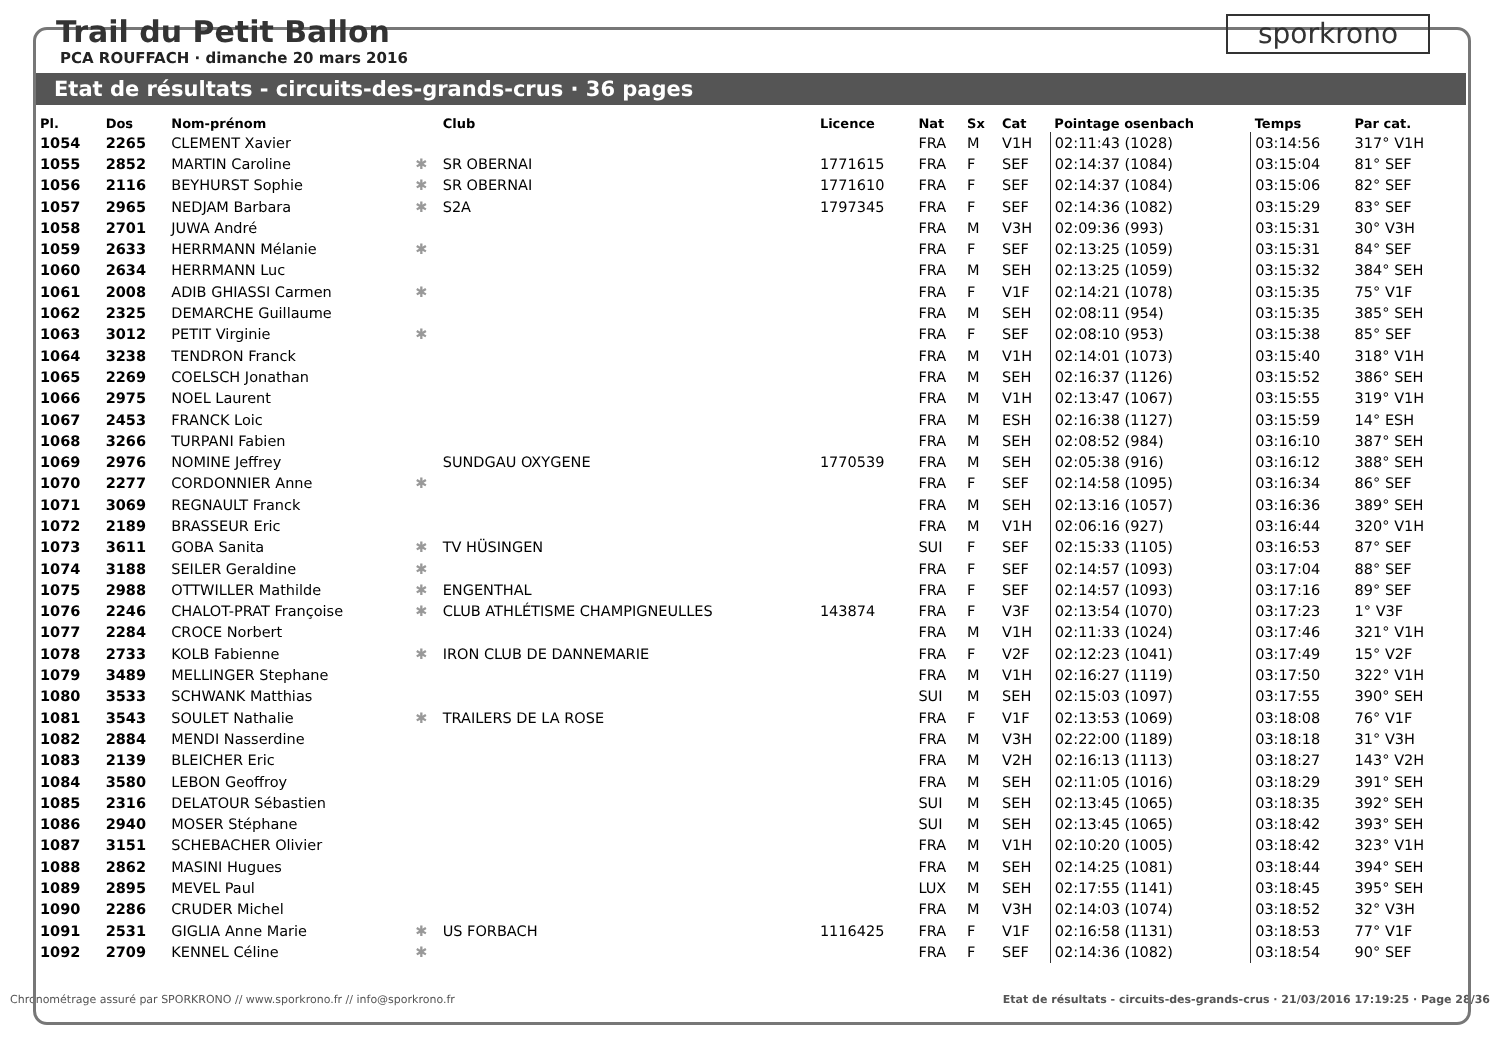Trail du Petit Ballon
PCA ROUFFACH · dimanche 20 mars 2016
sporkrono
Etat de résultats - circuits-des-grands-crus · 36 pages
| Pl. | Dos | Nom-prénom | | Club | Licence | Nat | Sx | Cat | Pointage osenbach | Temps | Par cat. |
| --- | --- | --- | --- | --- | --- | --- | --- | --- | --- | --- | --- |
| 1054 | 2265 | CLEMENT Xavier | | | | FRA | M | V1H | 02:11:43 (1028) | 03:14:56 | 317° V1H |
| 1055 | 2852 | MARTIN Caroline | ✱ | SR OBERNAI | 1771615 | FRA | F | SEF | 02:14:37 (1084) | 03:15:04 | 81° SEF |
| 1056 | 2116 | BEYHURST Sophie | ✱ | SR OBERNAI | 1771610 | FRA | F | SEF | 02:14:37 (1084) | 03:15:06 | 82° SEF |
| 1057 | 2965 | NEDJAM Barbara | ✱ | S2A | 1797345 | FRA | F | SEF | 02:14:36 (1082) | 03:15:29 | 83° SEF |
| 1058 | 2701 | JUWA André | | | | FRA | M | V3H | 02:09:36 (993) | 03:15:31 | 30° V3H |
| 1059 | 2633 | HERRMANN Mélanie | ✱ | | | FRA | F | SEF | 02:13:25 (1059) | 03:15:31 | 84° SEF |
| 1060 | 2634 | HERRMANN Luc | | | | FRA | M | SEH | 02:13:25 (1059) | 03:15:32 | 384° SEH |
| 1061 | 2008 | ADIB GHIASSI Carmen | ✱ | | | FRA | F | V1F | 02:14:21 (1078) | 03:15:35 | 75° V1F |
| 1062 | 2325 | DEMARCHE Guillaume | | | | FRA | M | SEH | 02:08:11 (954) | 03:15:35 | 385° SEH |
| 1063 | 3012 | PETIT Virginie | ✱ | | | FRA | F | SEF | 02:08:10 (953) | 03:15:38 | 85° SEF |
| 1064 | 3238 | TENDRON Franck | | | | FRA | M | V1H | 02:14:01 (1073) | 03:15:40 | 318° V1H |
| 1065 | 2269 | COELSCH Jonathan | | | | FRA | M | SEH | 02:16:37 (1126) | 03:15:52 | 386° SEH |
| 1066 | 2975 | NOEL Laurent | | | | FRA | M | V1H | 02:13:47 (1067) | 03:15:55 | 319° V1H |
| 1067 | 2453 | FRANCK Loic | | | | FRA | M | ESH | 02:16:38 (1127) | 03:15:59 | 14° ESH |
| 1068 | 3266 | TURPANI Fabien | | | | FRA | M | SEH | 02:08:52 (984) | 03:16:10 | 387° SEH |
| 1069 | 2976 | NOMINE Jeffrey | | SUNDGAU OXYGENE | 1770539 | FRA | M | SEH | 02:05:38 (916) | 03:16:12 | 388° SEH |
| 1070 | 2277 | CORDONNIER Anne | ✱ | | | FRA | F | SEF | 02:14:58 (1095) | 03:16:34 | 86° SEF |
| 1071 | 3069 | REGNAULT Franck | | | | FRA | M | SEH | 02:13:16 (1057) | 03:16:36 | 389° SEH |
| 1072 | 2189 | BRASSEUR Eric | | | | FRA | M | V1H | 02:06:16 (927) | 03:16:44 | 320° V1H |
| 1073 | 3611 | GOBA Sanita | ✱ | TV HÜSINGEN | | SUI | F | SEF | 02:15:33 (1105) | 03:16:53 | 87° SEF |
| 1074 | 3188 | SEILER Geraldine | ✱ | | | FRA | F | SEF | 02:14:57 (1093) | 03:17:04 | 88° SEF |
| 1075 | 2988 | OTTWILLER Mathilde | ✱ | ENGENTHAL | | FRA | F | SEF | 02:14:57 (1093) | 03:17:16 | 89° SEF |
| 1076 | 2246 | CHALOT-PRAT Françoise | ✱ | CLUB ATHLÉTISME CHAMPIGNEULLES | 143874 | FRA | F | V3F | 02:13:54 (1070) | 03:17:23 | 1° V3F |
| 1077 | 2284 | CROCE Norbert | | | | FRA | M | V1H | 02:11:33 (1024) | 03:17:46 | 321° V1H |
| 1078 | 2733 | KOLB Fabienne | ✱ | IRON CLUB DE DANNEMARIE | | FRA | F | V2F | 02:12:23 (1041) | 03:17:49 | 15° V2F |
| 1079 | 3489 | MELLINGER Stephane | | | | FRA | M | V1H | 02:16:27 (1119) | 03:17:50 | 322° V1H |
| 1080 | 3533 | SCHWANK Matthias | | | | SUI | M | SEH | 02:15:03 (1097) | 03:17:55 | 390° SEH |
| 1081 | 3543 | SOULET Nathalie | ✱ | TRAILERS DE LA ROSE | | FRA | F | V1F | 02:13:53 (1069) | 03:18:08 | 76° V1F |
| 1082 | 2884 | MENDI Nasserdine | | | | FRA | M | V3H | 02:22:00 (1189) | 03:18:18 | 31° V3H |
| 1083 | 2139 | BLEICHER Eric | | | | FRA | M | V2H | 02:16:13 (1113) | 03:18:27 | 143° V2H |
| 1084 | 3580 | LEBON Geoffroy | | | | FRA | M | SEH | 02:11:05 (1016) | 03:18:29 | 391° SEH |
| 1085 | 2316 | DELATOUR Sébastien | | | | SUI | M | SEH | 02:13:45 (1065) | 03:18:35 | 392° SEH |
| 1086 | 2940 | MOSER Stéphane | | | | SUI | M | SEH | 02:13:45 (1065) | 03:18:42 | 393° SEH |
| 1087 | 3151 | SCHEBACHER Olivier | | | | FRA | M | V1H | 02:10:20 (1005) | 03:18:42 | 323° V1H |
| 1088 | 2862 | MASINI Hugues | | | | FRA | M | SEH | 02:14:25 (1081) | 03:18:44 | 394° SEH |
| 1089 | 2895 | MEVEL Paul | | | | LUX | M | SEH | 02:17:55 (1141) | 03:18:45 | 395° SEH |
| 1090 | 2286 | CRUDER Michel | | | | FRA | M | V3H | 02:14:03 (1074) | 03:18:52 | 32° V3H |
| 1091 | 2531 | GIGLIA Anne Marie | ✱ | US FORBACH | 1116425 | FRA | F | V1F | 02:16:58 (1131) | 03:18:53 | 77° V1F |
| 1092 | 2709 | KENNEL Céline | ✱ | | | FRA | F | SEF | 02:14:36 (1082) | 03:18:54 | 90° SEF |
Chronométrage assuré par SPORKRONO // www.sporkrono.fr // info@sporkrono.fr Etat de résultats - circuits-des-grands-crus · 21/03/2016 17:19:25 · Page 28/36